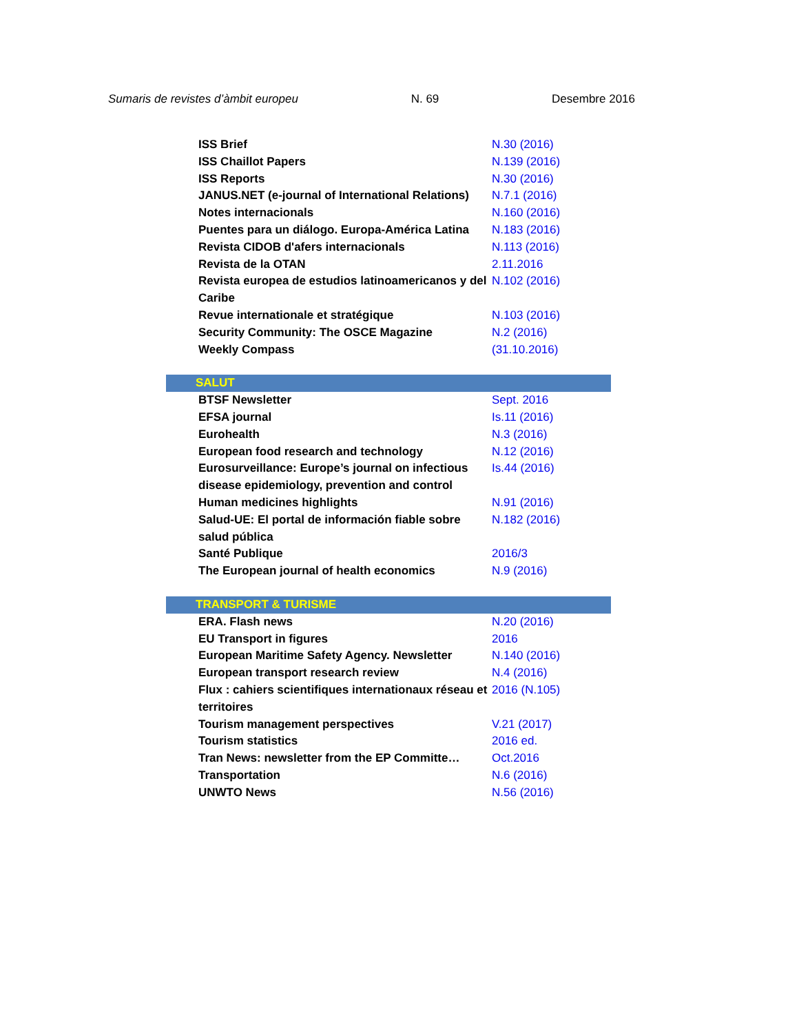Sumaris de revistes d’àmbit europeu N. 69 Desembre 2016
| ISS Brief | N.30 (2016) |
| ISS Chaillot Papers | N.139 (2016) |
| ISS Reports | N.30 (2016) |
| JANUS.NET (e-journal of International Relations) | N.7.1 (2016) |
| Notes internacionals | N.160 (2016) |
| Puentes para un diálogo. Europa-América Latina | N.183 (2016) |
| Revista CIDOB d'afers internacionals | N.113 (2016) |
| Revista de la OTAN | 2.11.2016 |
| Revista europea de estudios latinoamericanos y del Caribe | N.102 (2016) |
| Revue internationale et stratégique | N.103 (2016) |
| Security Community: The OSCE Magazine | N.2 (2016) |
| Weekly Compass | (31.10.2016) |
| SALUT | |
| BTSF Newsletter | Sept. 2016 |
| EFSA journal | Is.11 (2016) |
| Eurohealth | N.3 (2016) |
| European food research and technology | N.12 (2016) |
| Eurosurveillance: Europe’s journal on infectious disease epidemiology, prevention and control | Is.44 (2016) |
| Human medicines highlights | N.91 (2016) |
| Salud-UE: El portal de información fiable sobre salud pública | N.182 (2016) |
| Santé Publique | 2016/3 |
| The European journal of health economics | N.9 (2016) |
| TRANSPORT & TURISME | |
| ERA. Flash news | N.20 (2016) |
| EU Transport in figures | 2016 |
| European Maritime Safety Agency. Newsletter | N.140 (2016) |
| European transport research review | N.4 (2016) |
| Flux : cahiers scientifiques internationaux réseau et territoires | 2016 (N.105) |
| Tourism management perspectives | V.21 (2017) |
| Tourism statistics | 2016 ed. |
| Tran News: newsletter from the EP Committe… | Oct.2016 |
| Transportation | N.6 (2016) |
| UNWTO News | N.56 (2016) |